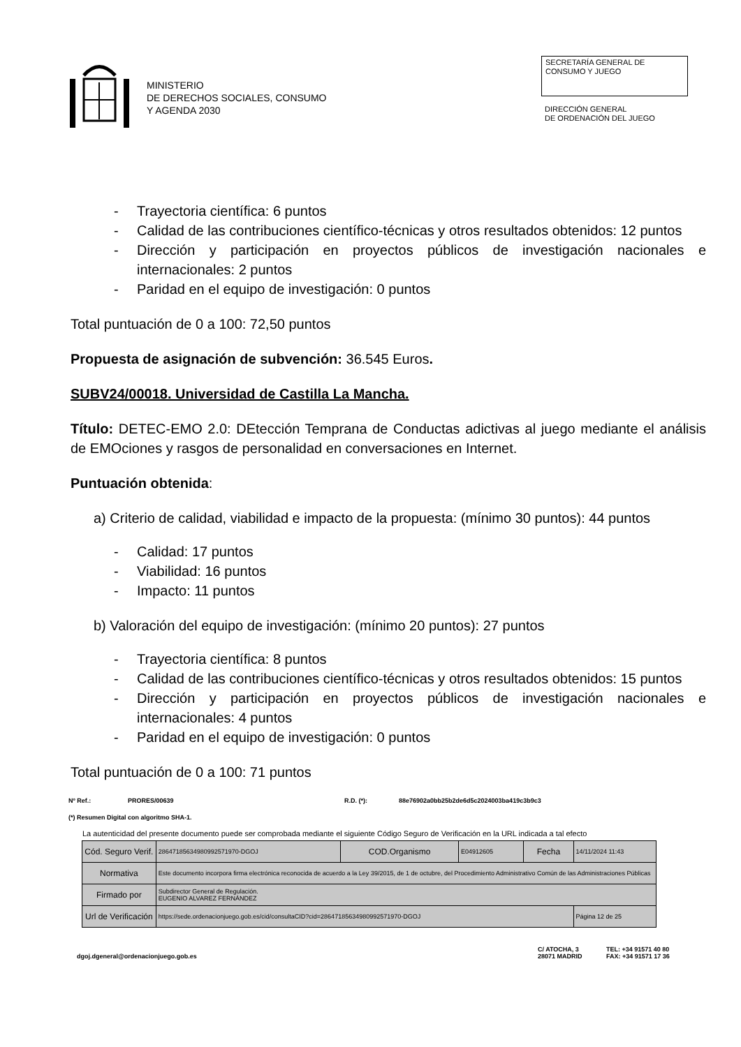MINISTERIO
DE DERECHOS SOCIALES, CONSUMO
Y AGENDA 2030
SECRETARÍA GENERAL DE
CONSUMO Y JUEGO
DIRECCIÓN GENERAL
DE ORDENACIÓN DEL JUEGO
- Trayectoria científica: 6 puntos
- Calidad de las contribuciones científico-técnicas y otros resultados obtenidos: 12 puntos
- Dirección y participación en proyectos públicos de investigación nacionales e internacionales: 2 puntos
- Paridad en el equipo de investigación: 0 puntos
Total puntuación de 0 a 100: 72,50 puntos
Propuesta de asignación de subvención: 36.545 Euros.
SUBV24/00018. Universidad de Castilla La Mancha.
Título: DETEC-EMO 2.0: DEtección Temprana de Conductas adictivas al juego mediante el análisis de EMOciones y rasgos de personalidad en conversaciones en Internet.
Puntuación obtenida:
a) Criterio de calidad, viabilidad e impacto de la propuesta: (mínimo 30 puntos): 44 puntos
- Calidad: 17 puntos
- Viabilidad: 16 puntos
- Impacto: 11 puntos
b) Valoración del equipo de investigación: (mínimo 20 puntos): 27 puntos
- Trayectoria científica: 8 puntos
- Calidad de las contribuciones científico-técnicas y otros resultados obtenidos: 15 puntos
- Dirección y participación en proyectos públicos de investigación nacionales e internacionales: 4 puntos
- Paridad en el equipo de investigación: 0 puntos
Total puntuación de 0 a 100: 71 puntos
Nº Ref.: PRORES/00639 R.D. (*): 88e76902a0bb25b2de6d5c2024003ba419c3b9c3
(*) Resumen Digital con algoritmo SHA-1.
La autenticidad del presente documento puede ser comprobada mediante el siguiente Código Seguro de Verificación en la URL indicada a tal efecto
| Cód. Seguro Verif. | 28647185634980992571970-DGOJ | COD.Organismo | E04912605 | Fecha | 14/11/2024 11:43 |
| Normativa | Este documento incorpora firma electrónica reconocida de acuerdo a la Ley 39/2015, de 1 de octubre, del Procedimiento Administrativo Común de las Administraciones Públicas | | | | |
| Firmado por | Subdirector General de Regulación. EUGENIO ALVAREZ FERNÁNDEZ | | | | |
| Url de Verificación | https://sede.ordenacionjuego.gob.es/cid/consultaCID?cid=28647185634980992571970-DGOJ | | | | Página 12 de 25 |
dgoj.dgeneral@ordenacionjuego.gob.es C/ ATOCHA, 3
28071 MADRID TEL: +34 91571 40 80
FAX: +34 91571 17 36